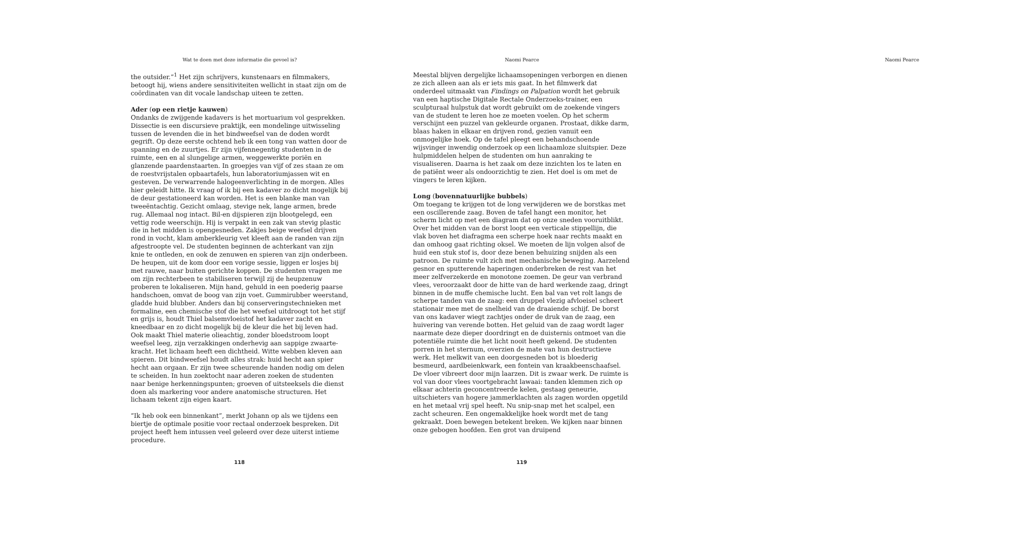Wat te doen met deze informatie die gevoel is?
the outsider.”<sup>1</sup> Het zijn schrijvers, kunstenaars en filmmakers, betoogt hij, wiens andere sensitiviteiten wellicht in staat zijn om de coördinaten van dit vocale landschap uiteen te zetten.
Ader (op een rietje kauwen)
Ondanks de zwijgende kadavers is het mortuarium vol gesprekken. Dissectie is een discursieve praktijk, een mondelinge uitwisseling tussen de levenden die in het bindweefsel van de doden wordt gegrift. Op deze eerste ochtend heb ik een tong van watten door de spanning en de zuurtjes. Er zijn vijfennegentig studenten in de ruimte, een en al slungelige armen, weggewerkte poriën en glanzende paardenstaarten. In groepjes van vijf of zes staan ze om de roestvrijstalen opbaartafels, hun laboratoriumjassen wit en gesteven. De verwarrende halogeen­verlichting in de morgen. Alles hier geleidt hitte. Ik vraag of ik bij een kadaver zo dicht mogelijk bij de deur gestationeerd kan worden. Het is een blanke man van tweeëntachtig. Gezicht omlaag, stevige nek, lange armen, brede rug. Allemaal nog intact. Bil-en dijspieren zijn blootge­legd, een vettig rode weerschijn. Hij is verpakt in een zak van stevig plastic die in het midden is opengesneden. Zakjes beige weefsel drijven rond in vocht, klam amberkleurig vet kleeft aan de randen van zijn afgestroopte vel. De studenten beginnen de achterkant van zijn knie te ontleden, en ook de zenuwen en spieren van zijn onderbeen. De heu­pen, uit de kom door een vorige sessie, liggen er losjes bij met rauwe, naar buiten gerichte koppen. De studenten vragen me om zijn rechter­been te stabiliseren terwijl zij de heupzenuw proberen te lokaliseren. Mijn hand, gehuld in een poederig paarse handschoen, omvat de boog van zijn voet. Gummirubber weerstand, gladde huid blubber. Anders dan bij conserveringstechnieken met formaline, een chemische stof die het weefsel uitdroogt tot het stijf en grijs is, houdt Thiel balsemvloeistof het kadaver zacht en kneedbaar en zo dicht mogelijk bij de kleur die het bij leven had. Ook maakt Thiel materie olieachtig, zonder bloedstroom loopt weefsel leeg, zijn verzakkingen onderhevig aan sappige zwaarte­kracht. Het lichaam heeft een dichtheid. Witte webben kleven aan spie­ren. Dit bindweefsel houdt alles strak: huid hecht aan spier hecht aan orgaan. Er zijn twee scheurende handen nodig om delen te scheiden. In hun zoektocht naar aderen zoeken de studenten naar benige herken­ningspunten; groeven of uitsteeksels die dienst doen als markering voor andere anatomische structuren. Het lichaam tekent zijn eigen kaart.
“Ik heb ook een binnenkant”, merkt Johann op als we tijdens een bier­tje de optimale positie voor rectaal onderzoek bespreken. Dit project heeft hem intussen veel geleerd over deze uiterst intieme procedure.
118
Naomi Pearce
Meestal blijven dergelijke lichaamsopeningen verborgen en dienen ze zich alleen aan als er iets mis gaat. In het filmwerk dat onderdeel uitmaakt van Findings on Palpation wordt het gebruik van een haptische Digitale Rectale Onderzoeks-trainer, een sculpturaal hulpstuk dat wordt gebruikt om de zoekende vingers van de student te leren hoe ze moeten voelen. Op het scherm verschijnt een puzzel van gekleurde organen. Prostaat, dikke darm, blaas haken in elkaar en drijven rond, gezien vanuit een onmogelijke hoek. Op de tafel pleegt een behandschoende wijsvinger inwendig onderzoek op een lichaamloze sluitspier. Deze hulpmiddelen helpen de studenten om hun aanraking te visualiseren. Daarna is het zaak om deze inzichten los te laten en de patiënt weer als ondoorzichtig te zien. Het doel is om met de vingers te leren kijken.
Long (bovennatuurlijke bubbels)
Om toegang te krijgen tot de long verwijderen we de borstkas met een oscillerende zaag. Boven de tafel hangt een monitor, het scherm licht op met een diagram dat op onze sneden vooruitblikt. Over het midden van de borst loopt een verticale stippellijn, die vlak boven het diafragma een scherpe hoek naar rechts maakt en dan omhoog gaat richting oksel. We moeten de lijn volgen alsof de huid een stuk stof is, door deze benen behuizing snijden als een patroon. De ruimte vult zich met mechanische beweging. Aarzelend gesnor en sputterende haperingen onderbreken de rest van het meer zelfverzekerde en monotone zoemen. De geur van verbrand vlees, veroorzaakt door de hitte van de hard werkende zaag, dringt binnen in de muffe chemische lucht. Een bal van vet rolt langs de scherpe tanden van de zaag: een druppel vlezig afvloeisel scheert stationair mee met de snelheid van de draaiende schijf. De borst van ons kadaver wiegt zachtjes onder de druk van de zaag, een huivering van verende botten. Het geluid van de zaag wordt lager naarmate deze dieper doordringt en de duisternis ontmoet van die potentiële ruimte die het licht nooit heeft gekend. De studenten porren in het sternum, overzien de mate van hun destructieve werk. Het melkwit van een doorgesneden bot is bloederig besmeurd, aardbeienkwark, een fontein van kraakbeenschaafsel. De vloer vibreert door mijn laarzen. Dit is zwaar werk. De ruimte is vol van door vlees voortgebracht lawaai: tanden klemmen zich op elkaar achterin geconcentreerde kelen, gestaag geneurie, uitschieters van hogere jammerklachten als zagen worden opgetild en het metaal vrij spel heeft. Nu snip-snap met het scalpel, een zacht scheuren. Een ongemakkelijke hoek wordt met de tang gekraakt. Doen bewegen betekent breken. We kijken naar binnen onze gebogen hoofden. Een grot van druipend
Naomi Pearce
119